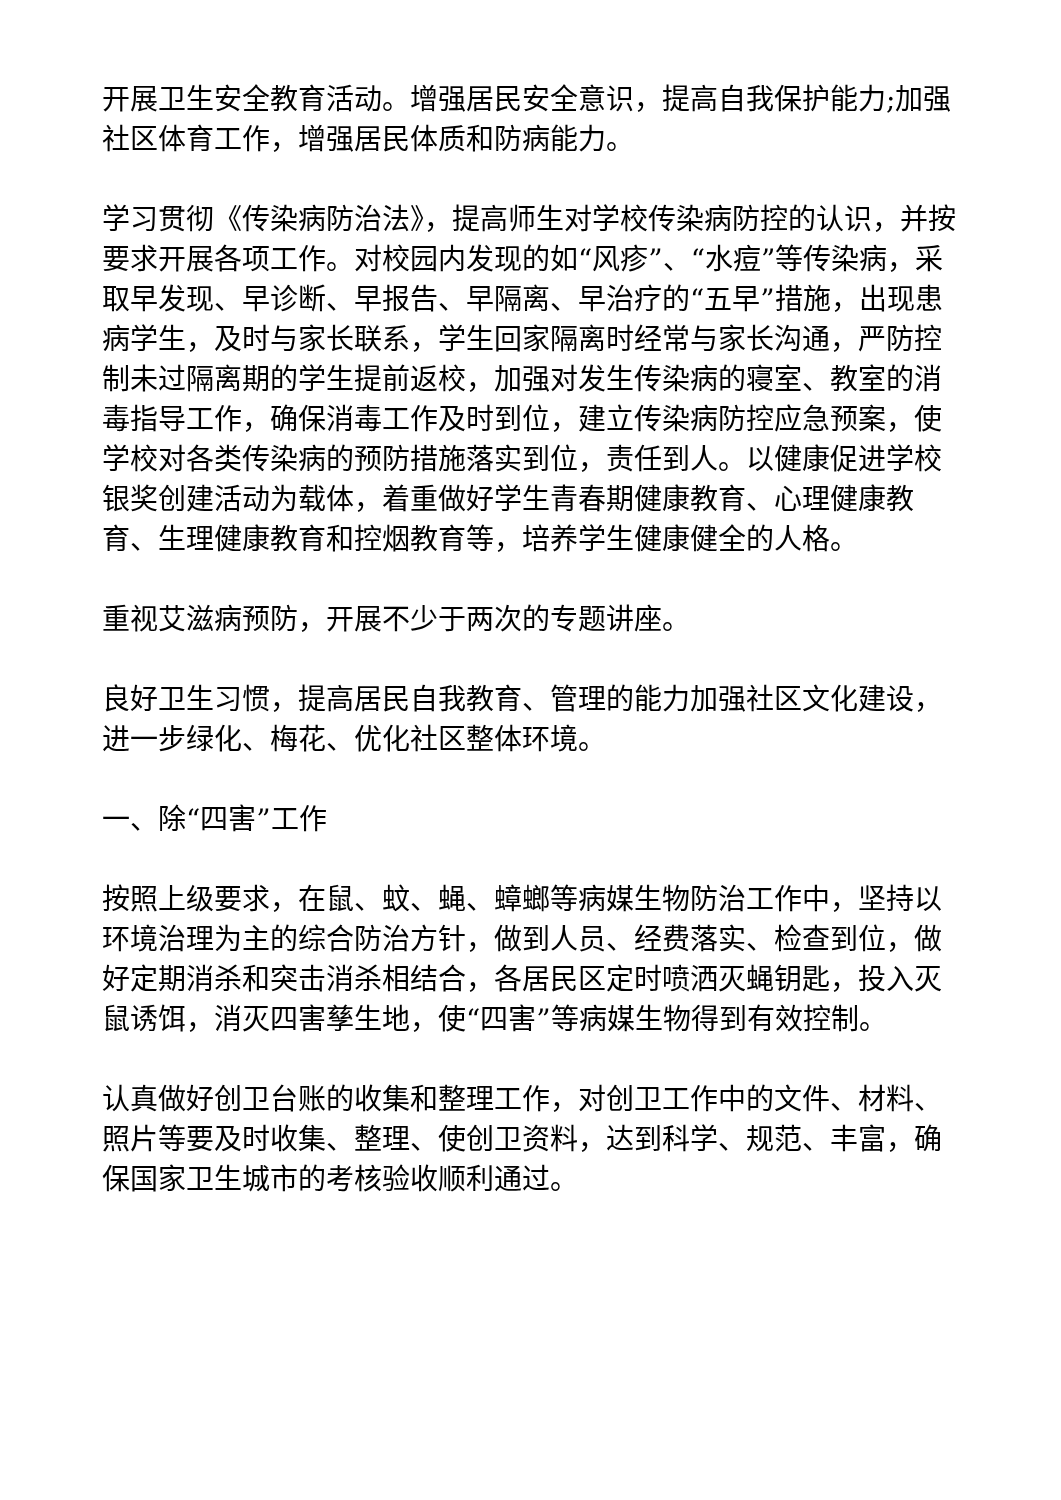开展卫生安全教育活动。增强居民安全意识，提高自我保护能力;加强社区体育工作，增强居民体质和防病能力。
学习贯彻《传染病防治法》，提高师生对学校传染病防控的认识，并按要求开展各项工作。对校园内发现的如“风疹”、“水痘”等传染病，采取早发现、早诊断、早报告、早隔离、早治疗的“五早”措施，出现患病学生，及时与家长联系，学生回家隔离时经常与家长沟通，严防控制未过隔离期的学生提前返校，加强对发生传染病的寝室、教室的消毒指导工作，确保消毒工作及时到位，建立传染病防控应急预案，使学校对各类传染病的预防措施落实到位，责任到人。以健康促进学校银奖创建活动为载体，着重做好学生青春期健康教育、心理健康教育、生理健康教育和控烟教育等，培养学生健康健全的人格。
重视艾滋病预防，开展不少于两次的专题讲座。
良好卫生习惯，提高居民自我教育、管理的能力加强社区文化建设，进一步绿化、梅花、优化社区整体环境。
一、除“四害”工作
按照上级要求，在鼠、蚊、蝇、蟑螂等病媒生物防治工作中，坚持以环境治理为主的综合防治方针，做到人员、经费落实、检查到位，做好定期消杀和突击消杀相结合，各居民区定时喷洒灭蝇钥匙，投入灭鼠诱饵，消灭四害孳生地，使“四害”等病媒生物得到有效控制。
认真做好创卫台账的收集和整理工作，对创卫工作中的文件、材料、照片等要及时收集、整理、使创卫资料，达到科学、规范、丰富，确保国家卫生城市的考核验收顺利通过。